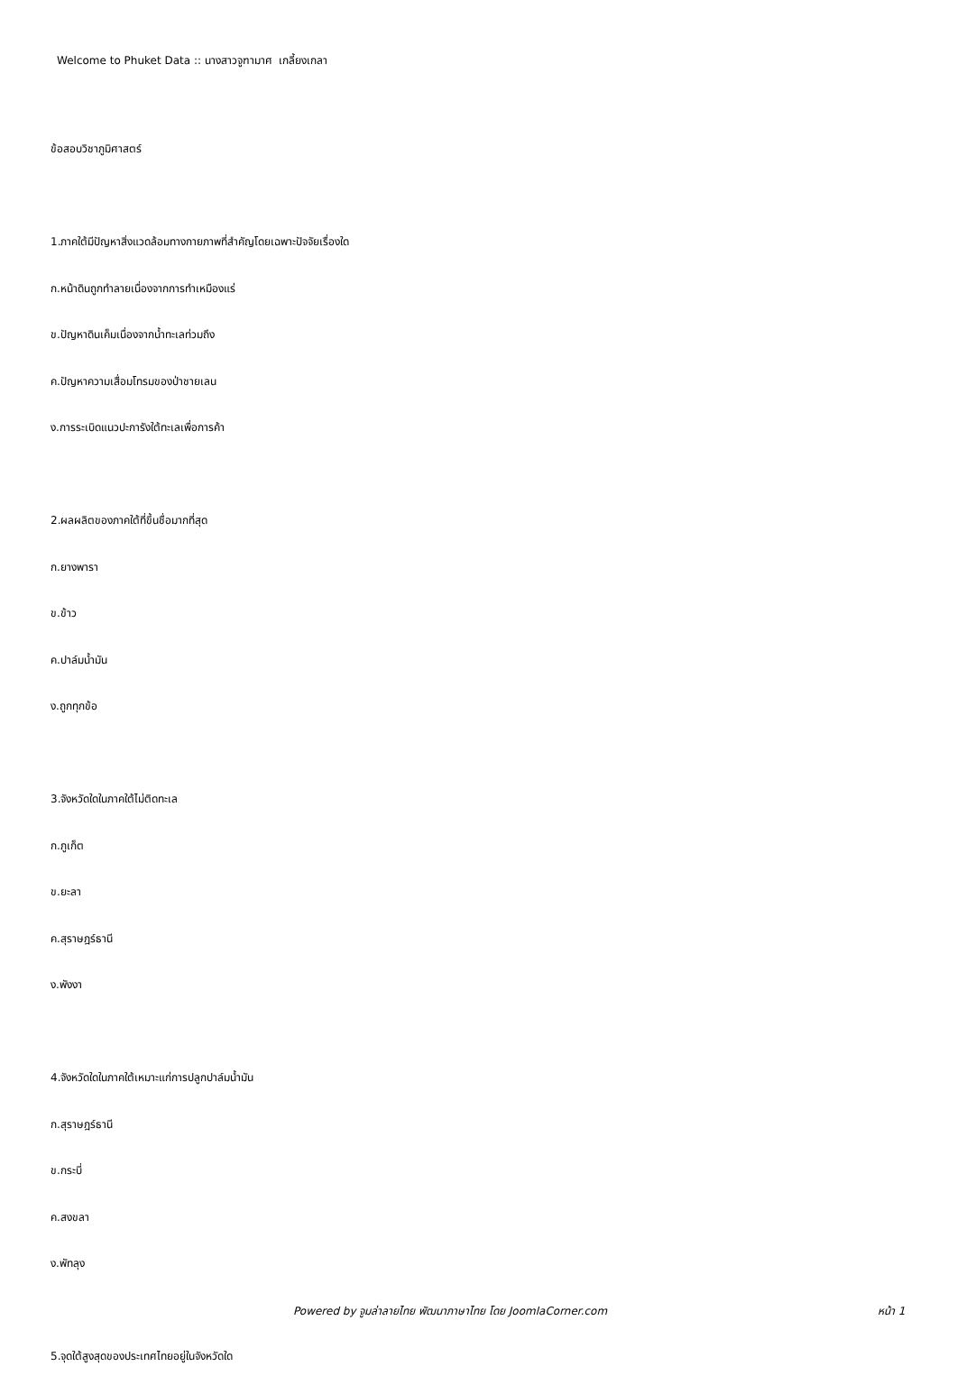Welcome to Phuket Data :: นางสาวจูฑามาศ เกลี้ยงเกลา
ข้อสอบวิชาภูมิศาสตร์
1.ภาคใต้มีปัญหาสิ่งแวดล้อมทางกายภาพที่สำคัญโดยเฉพาะปัจจัยเรื่องใด
ก.หน้าดินถูกทำลายเนื่องจากการทำเหมืองแร่
ข.ปัญหาดินเค็มเนื่องจากน้ำทะเลท่วมถึง
ค.ปัญหาความเสื่อมโทรมของป่าชายเลน
ง.การระเบิดแนวปะการังใต้ทะเลเพื่อการค้า
2.ผลผลิตของภาคใต้ที่ขึ้นชื่อมากที่สุด
ก.ยางพารา
ข.ข้าว
ค.ปาล์มน้ำมัน
ง.ถูกทุกข้อ
3.จังหวัดใดในภาคใต้ไม่ติดทะเล
ก.ภูเก็ต
ข.ยะลา
ค.สุราษฎร์ธานี
ง.พังงา
4.จังหวัดใดในภาคใต้เหมาะแก่การปลูกปาล์มน้ำมัน
ก.สุราษฎร์ธานี
ข.กระบี่
ค.สงขลา
ง.พัทลุง
5.จุดใต้สูงสุดของประเทศไทยอยู่ในจังหวัดใด
Powered by จูมล่าลายไทย พัฒนาภาษาไทย โดย JoomlaCorner.com หน้า 1